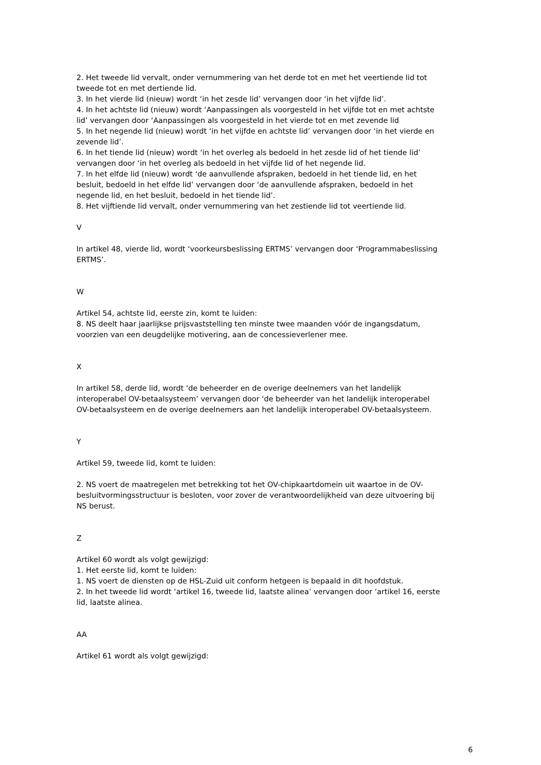2. Het tweede lid vervalt, onder vernummering van het derde tot en met het veertiende lid tot tweede tot en met dertiende lid.
3. In het vierde lid (nieuw) wordt ‘in het zesde lid’ vervangen door ‘in het vijfde lid’.
4. In het achtste lid (nieuw) wordt ‘Aanpassingen als voorgesteld in het vijfde tot en met achtste lid’ vervangen door ‘Aanpassingen als voorgesteld in het vierde tot en met zevende lid
5. In het negende lid (nieuw) wordt ‘in het vijfde en achtste lid’ vervangen door ‘in het vierde en zevende lid’.
6. In het tiende lid (nieuw) wordt ‘in het overleg als bedoeld in het zesde lid of het tiende lid’ vervangen door ‘in het overleg als bedoeld in het vijfde lid of het negende lid.
7. In het elfde lid (nieuw) wordt ‘de aanvullende afspraken, bedoeld in het tiende lid, en het besluit, bedoeld in het elfde lid’ vervangen door ‘de aanvullende afspraken, bedoeld in het negende lid, en het besluit, bedoeld in het tiende lid’.
8. Het vijftiende lid vervalt, onder vernummering van het zestiende lid tot veertiende lid.
V
In artikel 48, vierde lid, wordt ‘voorkeursbeslissing ERTMS’ vervangen door ‘Programmabeslissing ERTMS’.
W
Artikel 54, achtste lid, eerste zin, komt te luiden:
8. NS deelt haar jaarlijkse prijsvaststelling ten minste twee maanden vóór de ingangsdatum, voorzien van een deugdelijke motivering, aan de concessieverlener mee.
X
In artikel 58, derde lid, wordt ‘de beheerder en de overige deelnemers van het landelijk interoperabel OV-betaalsysteem’ vervangen door ‘de beheerder van het landelijk interoperabel OV-betaalsysteem en de overige deelnemers aan het landelijk interoperabel OV-betaalsysteem.
Y
Artikel 59, tweede lid, komt te luiden:
2. NS voert de maatregelen met betrekking tot het OV-chipkaartdomein uit waartoe in de OV-besluitvormingsstructuur is besloten, voor zover de verantwoordelijkheid van deze uitvoering bij NS berust.
Z
Artikel 60 wordt als volgt gewijzigd:
1. Het eerste lid, komt te luiden:
1. NS voert de diensten op de HSL-Zuid uit conform hetgeen is bepaald in dit hoofdstuk.
2. In het tweede lid wordt ‘artikel 16, tweede lid, laatste alinea’ vervangen door ‘artikel 16, eerste lid, laatste alinea.
AA
Artikel 61 wordt als volgt gewijzigd:
6